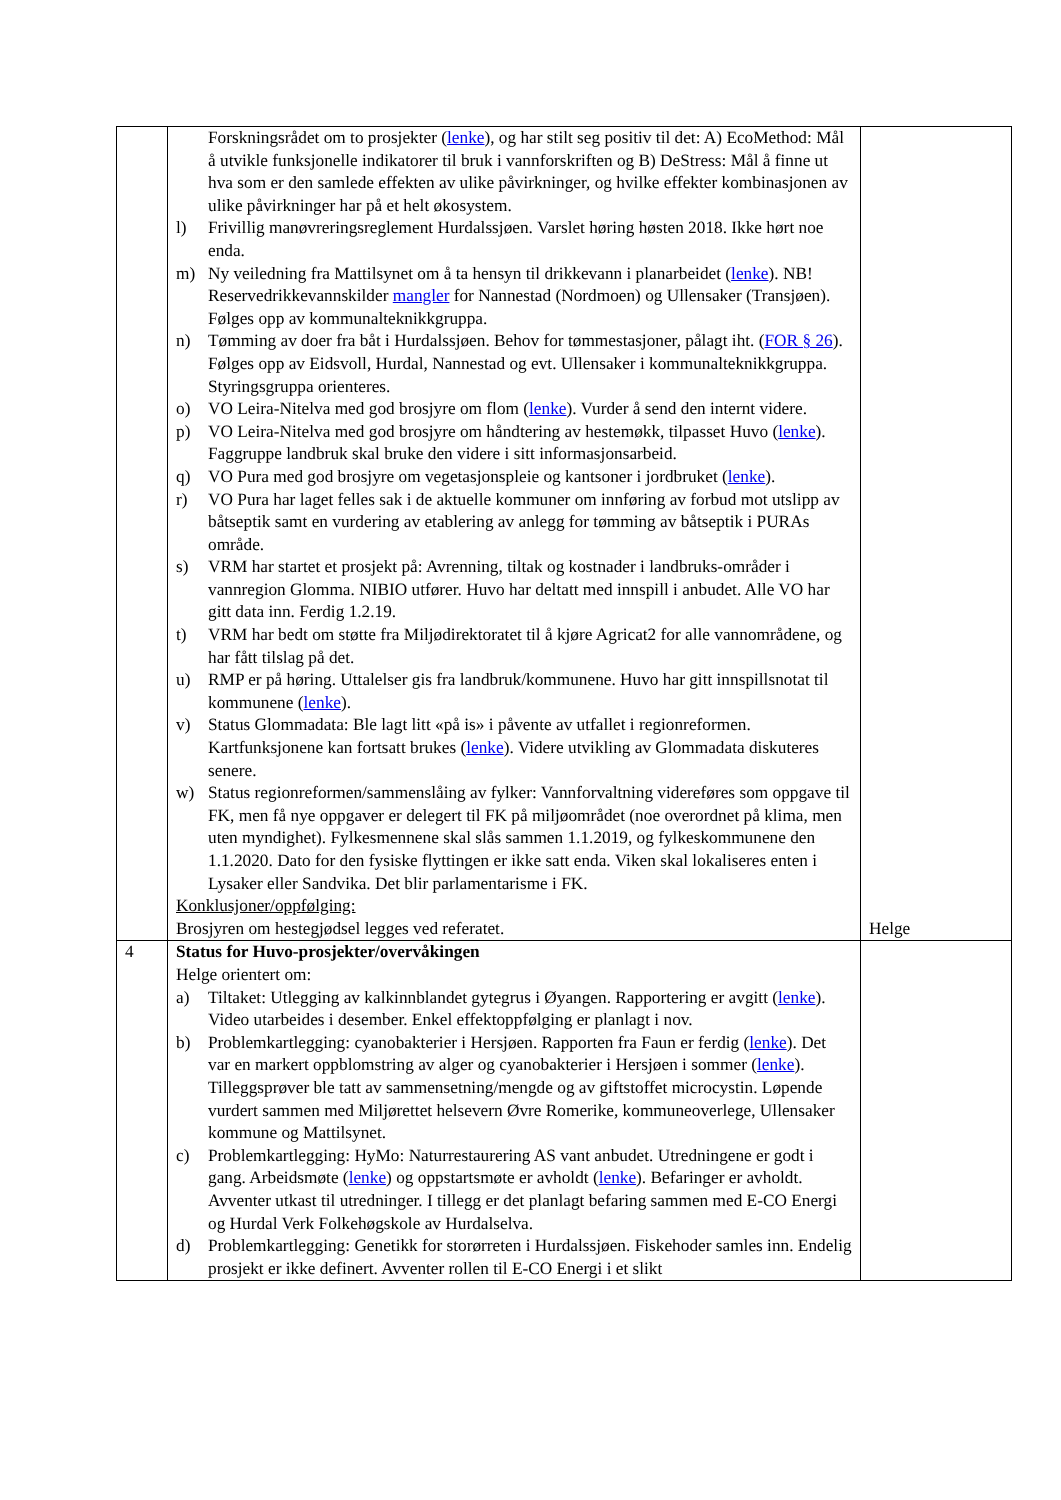| | Forskningsrådet om to prosjekter ( lenke ), og har stilt seg positiv til det: A) EcoMethod: Mål å utvikle funksjonelle indikatorer til bruk i vannforskriften og B) DeStress: Mål å finne ut hva som er den samlede effekten av ulike påvirkninger, og hvilke effekter kombinasjonen av ulike påvirkninger har på et helt økosystem. l) Frivillig manøvreringsreglement Hurdalssjøen. Varslet høring høsten 2018. Ikke hørt noe enda. m) Ny veiledning fra Mattilsynet om å ta hensyn til drikkevann i planarbeidet ( lenke ). NB! Reservedrikkevannskilder mangler for Nannestad (Nordmoen) og Ullensaker (Transjøen). Følges opp av kommunalteknikkgruppa. n) Tømming av doer fra båt i Hurdalssjøen. Behov for tømmestasjoner, pålagt iht. ( FOR § 26 ). Følges opp av Eidsvoll, Hurdal, Nannestad og evt. Ullensaker i kommunalteknikkgruppa. Styringsgruppa orienteres. o) VO Leira-Nitelva med god brosjyre om flom ( lenke ). Vurder å send den internt videre. p) VO Leira-Nitelva med god brosjyre om håndtering av hestemøkk, tilpasset Huvo ( lenke ). Faggruppe landbruk skal bruke den videre i sitt informasjonsarbeid. q) VO Pura med god brosjyre om vegetasjonspleie og kantsoner i jordbruket ( lenke ). r) VO Pura har laget felles sak i de aktuelle kommuner om innføring av forbud mot utslipp av båtseptik samt en vurdering av etablering av anlegg for tømming av båtseptik i PURAs område. s) VRM har startet et prosjekt på: Avrenning, tiltak og kostnader i landbruks-områder i vannregion Glomma. NIBIO utfører. Huvo har deltatt med innspill i anbudet. Alle VO har gitt data inn. Ferdig 1.2.19. t) VRM har bedt om støtte fra Miljødirektoratet til å kjøre Agricat2 for alle vannområdene, og har fått tilslag på det. u) RMP er på høring. Uttalelser gis fra landbruk/kommunene. Huvo har gitt innspillsnotat til kommunene ( lenke ). v) Status Glommadata: Ble lagt litt «på is» i påvente av utfallet i regionreformen. Kartfunksjonene kan fortsatt brukes ( lenke ). Videre utvikling av Glommadata diskuteres senere. w) Status regionreformen/sammenslåing av fylker: Vannforvaltning videreføres som oppgave til FK, men få nye oppgaver er delegert til FK på miljøområdet (noe overordnet på klima, men uten myndighet). Fylkesmennene skal slås sammen 1.1.2019, og fylkeskommunene den 1.1.2020. Dato for den fysiske flyttingen er ikke satt enda. Viken skal lokaliseres enten i Lysaker eller Sandvika. Det blir parlamentarisme i FK. Konklusjoner/oppfølging: Brosjyren om hestegjødsel legges ved referatet. | Helge |
| 4 | Status for Huvo-prosjekter/overvåkingen Helge orientert om: a) Tiltaket: Utlegging av kalkinnblandet gytegrus i Øyangen. Rapportering er avgitt ( lenke ). Video utarbeides i desember. Enkel effektoppfølging er planlagt i nov. b) Problemkartlegging: cyanobakterier i Hersjøen. Rapporten fra Faun er ferdig ( lenke ). Det var en markert oppblomstring av alger og cyanobakterier i Hersjøen i sommer ( lenke ). Tilleggsprøver ble tatt av sammensetning/mengde og av giftstoffet microcystin. Løpende vurdert sammen med Miljørettet helsevern Øvre Romerike, kommuneoverlege, Ullensaker kommune og Mattilsynet. c) Problemkartlegging: HyMo: Naturrestaurering AS vant anbudet. Utredningene er godt i gang. Arbeidsmøte ( lenke ) og oppstartsmøte er avholdt ( lenke ). Befaringer er avholdt. Avventer utkast til utredninger. I tillegg er det planlagt befaring sammen med E-CO Energi og Hurdal Verk Folkehøgskole av Hurdalselva. d) Problemkartlegging: Genetikk for storørreten i Hurdalssjøen. Fiskehoder samles inn. Endelig prosjekt er ikke definert. Avventer rollen til E-CO Energi i et slikt | |